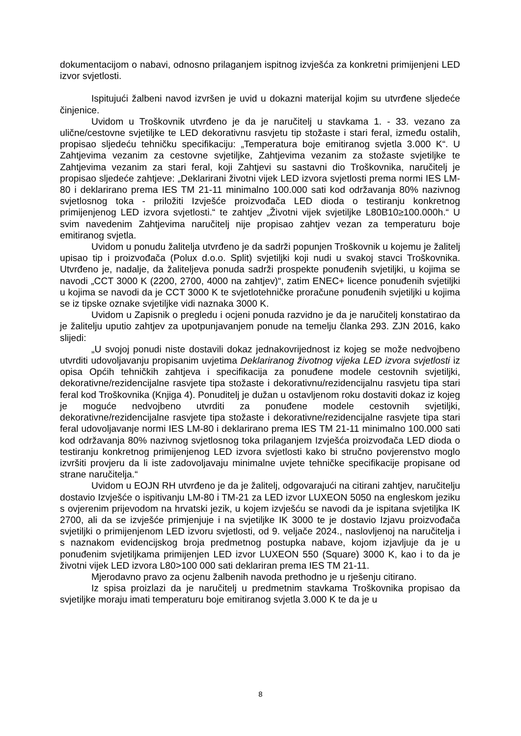dokumentacijom o nabavi, odnosno prilaganjem ispitnog izvješća za konkretni primijenjeni LED izvor svjetlosti.
Ispitujući žalbeni navod izvršen je uvid u dokazni materijal kojim su utvrđene sljedeće činjenice.
Uvidom u Troškovnik utvrđeno je da je naručitelj u stavkama 1. - 33. vezano za ulične/cestovne svjetiljke te LED dekorativnu rasvjetu tip stožaste i stari feral, između ostalih, propisao sljedeću tehničku specifikaciju: „Temperatura boje emitiranog svjetla 3.000 K“. U Zahtjevima vezanim za cestovne svjetiljke, Zahtjevima vezanim za stožaste svjetiljke te Zahtjevima vezanim za stari feral, koji Zahtjevi su sastavni dio Troškovnika, naručitelj je propisao sljedeće zahtjeve: „Deklarirani životni vijek LED izvora svjetlosti prema normi IES LM-80 i deklarirano prema IES TM 21-11 minimalno 100.000 sati kod održavanja 80% nazivnog svjetlosnog toka - priložiti Izvješće proizvođača LED dioda o testiranju konkretnog primijenjenog LED izvora svjetlosti.“ te zahtjev „Životni vijek svjetiljke L80B10≥100.000h.“ U svim navedenim Zahtjevima naručitelj nije propisao zahtjev vezan za temperaturu boje emitiranog svjetla.
Uvidom u ponudu žalitelja utvrđeno je da sadrži popunjen Troškovnik u kojemu je žalitelj upisao tip i proizvođača (Polux d.o.o. Split) svjetiljki koji nudi u svakoj stavci Troškovnika. Utvrđeno je, nadalje, da žaliteljeva ponuda sadrži prospekte ponuđenih svjetiljki, u kojima se navodi „CCT 3000 K (2200, 2700, 4000 na zahtjev)“, zatim ENEC+ licence ponuđenih svjetiljki u kojima se navodi da je CCT 3000 K te svjetlotehničke proračune ponuđenih svjetiljki u kojima se iz tipske oznake svjetiljke vidi naznaka 3000 K.
Uvidom u Zapisnik o pregledu i ocjeni ponuda razvidno je da je naručitelj konstatirao da je žalitelju uputio zahtjev za upotpunjavanjem ponude na temelju članka 293. ZJN 2016, kako slijedi:
„U svojoj ponudi niste dostavili dokaz jednakovrijednost iz kojeg se može nedvojbeno utvrditi udovoljavanju propisanim uvjetima Deklariranog životnog vijeka LED izvora svjetlosti iz opisa Općih tehničkih zahtjeva i specifikacija za ponuđene modele cestovnih svjetiljki, dekorativne/rezidencijalne rasvjete tipa stožaste i dekorativnu/rezidencijalnu rasvjetu tipa stari feral kod Troškovnika (Knjiga 4). Ponuditelj je dužan u ostavljenom roku dostaviti dokaz iz kojeg je moguće nedvojbeno utvrditi za ponuđene modele cestovnih svjetiljki, dekorativne/rezidencijalne rasvjete tipa stožaste i dekorativne/rezidencijalne rasvjete tipa stari feral udovoljavanje normi IES LM-80 i deklarirano prema IES TM 21-11 minimalno 100.000 sati kod održavanja 80% nazivnog svjetlosnog toka prilaganjem Izvješća proizvođača LED dioda o testiranju konkretnog primijenjenog LED izvora svjetlosti kako bi stručno povjerenstvo moglo izvršiti provjeru da li iste zadovoljavaju minimalne uvjete tehničke specifikacije propisane od strane naručitelja.“
Uvidom u EOJN RH utvrđeno je da je žalitelj, odgovarajući na citirani zahtjev, naručitelju dostavio Izvješće o ispitivanju LM-80 i TM-21 za LED izvor LUXEON 5050 na engleskom jeziku s ovjerenim prijevodom na hrvatski jezik, u kojem izvješću se navodi da je ispitana svjetiljka IK 2700, ali da se izvješće primjenjuje i na svjetiljke IK 3000 te je dostavio Izjavu proizvođača svjetiljki o primijenjenom LED izvoru svjetlosti, od 9. veljače 2024., naslovljenoj na naručitelja i s naznakom evidencijskog broja predmetnog postupka nabave, kojom izjavljuje da je u ponuđenim svjetiljkama primijenjen LED izvor LUXEON 550 (Square) 3000 K, kao i to da je životni vijek LED izvora L80>100 000 sati deklariran prema IES TM 21-11.
Mjerodavno pravo za ocjenu žalbenih navoda prethodno je u rješenju citirano.
Iz spisa proizlazi da je naručitelj u predmetnim stavkama Troškovnika propisao da svjetiljke moraju imati temperaturu boje emitiranog svjetla 3.000 K te da je u
8